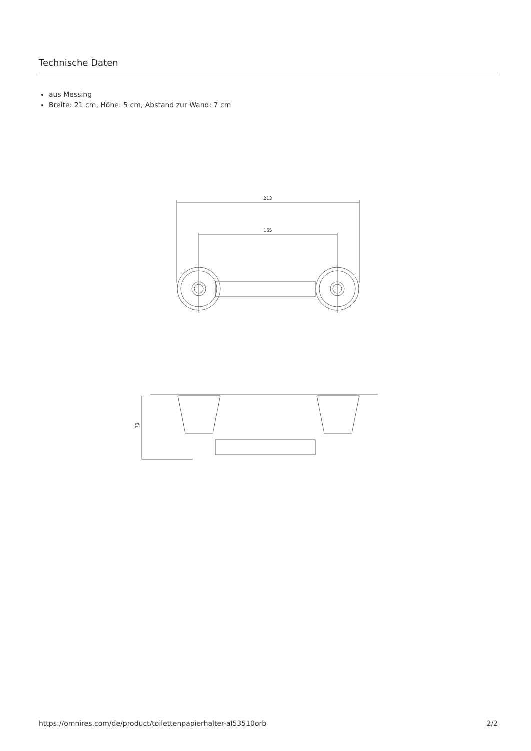Technische Daten
aus Messing
Breite: 21 cm, Höhe: 5 cm, Abstand zur Wand: 7 cm
213
165
73
https://omnires.com/de/product/toilettenpapierhalter-al53510orb 2/2